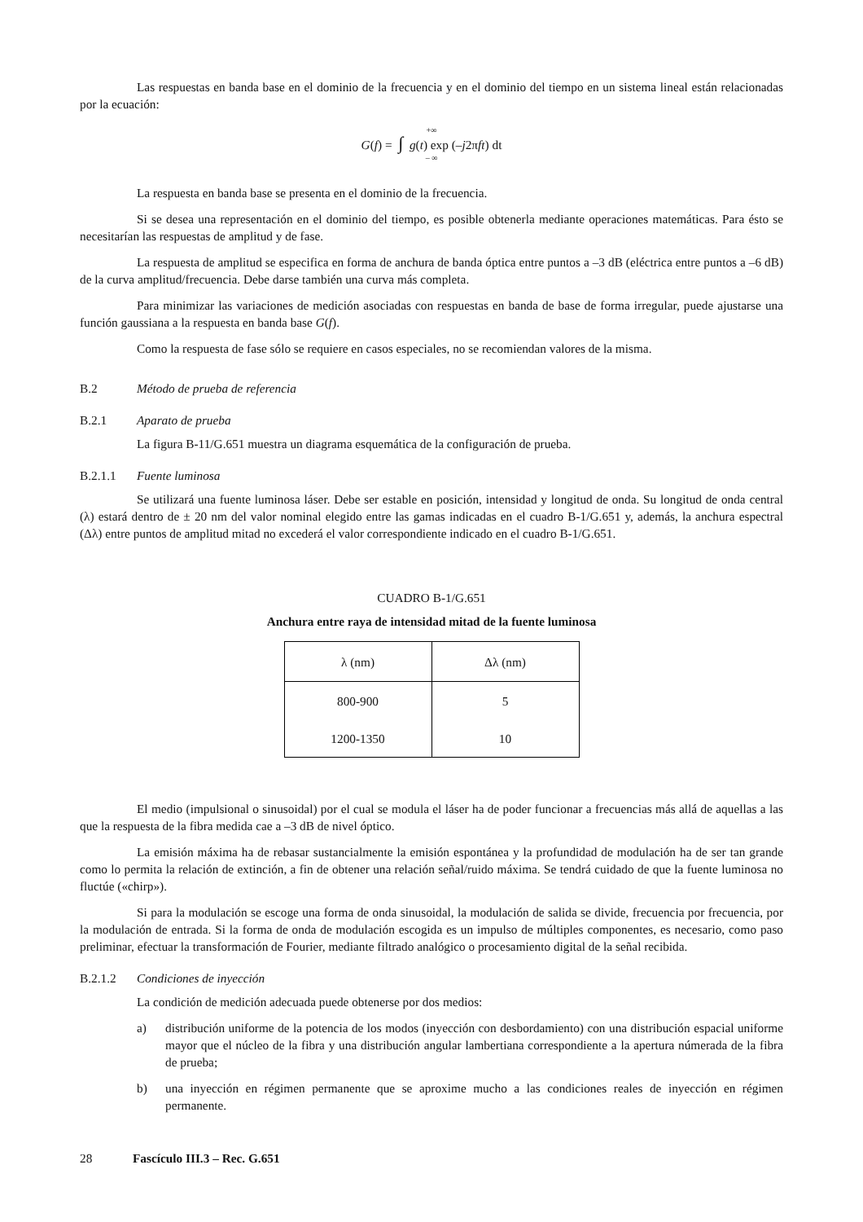Las respuestas en banda base en el dominio de la frecuencia y en el dominio del tiempo en un sistema lineal están relacionadas por la ecuación:
+∞
G(f) = ∫ g(t) exp (–j2πft) dt
– ∞
La respuesta en banda base se presenta en el dominio de la frecuencia.
Si se desea una representación en el dominio del tiempo, es posible obtenerla mediante operaciones matemáticas. Para ésto se necesitarían las respuestas de amplitud y de fase.
La respuesta de amplitud se especifica en forma de anchura de banda óptica entre puntos a –3 dB (eléctrica entre puntos a –6 dB) de la curva amplitud/frecuencia. Debe darse también una curva más completa.
Para minimizar las variaciones de medición asociadas con respuestas en banda de base de forma irregular, puede ajustarse una función gaussiana a la respuesta en banda base G(f).
Como la respuesta de fase sólo se requiere en casos especiales, no se recomiendan valores de la misma.
B.2 Método de prueba de referencia
B.2.1 Aparato de prueba
La figura B-11/G.651 muestra un diagrama esquemática de la configuración de prueba.
B.2.1.1 Fuente luminosa
Se utilizará una fuente luminosa láser. Debe ser estable en posición, intensidad y longitud de onda. Su longitud de onda central (λ) estará dentro de ± 20 nm del valor nominal elegido entre las gamas indicadas en el cuadro B-1/G.651 y, además, la anchura espectral (Δλ) entre puntos de amplitud mitad no excederá el valor correspondiente indicado en el cuadro B-1/G.651.
CUADRO B-1/G.651
Anchura entre raya de intensidad mitad de la fuente luminosa
| λ (nm) | Δλ (nm) |
| --- | --- |
| 800-900 | 5 |
| 1200-1350 | 10 |
El medio (impulsional o sinusoidal) por el cual se modula el láser ha de poder funcionar a frecuencias más allá de aquellas a las que la respuesta de la fibra medida cae a –3 dB de nivel óptico.
La emisión máxima ha de rebasar sustancialmente la emisión espontánea y la profundidad de modulación ha de ser tan grande como lo permita la relación de extinción, a fin de obtener una relación señal/ruido máxima. Se tendrá cuidado de que la fuente luminosa no fluctúe («chirp»).
Si para la modulación se escoge una forma de onda sinusoidal, la modulación de salida se divide, frecuencia por frecuencia, por la modulación de entrada. Si la forma de onda de modulación escogida es un impulso de múltiples componentes, es necesario, como paso preliminar, efectuar la transformación de Fourier, mediante filtrado analógico o procesamiento digital de la señal recibida.
B.2.1.2 Condiciones de inyección
La condición de medición adecuada puede obtenerse por dos medios:
a) distribución uniforme de la potencia de los modos (inyección con desbordamiento) con una distribución espacial uniforme mayor que el núcleo de la fibra y una distribución angular lambertiana correspondiente a la apertura númerada de la fibra de prueba;
b) una inyección en régimen permanente que se aproxime mucho a las condiciones reales de inyección en régimen permanente.
28 Fascículo III.3 – Rec. G.651